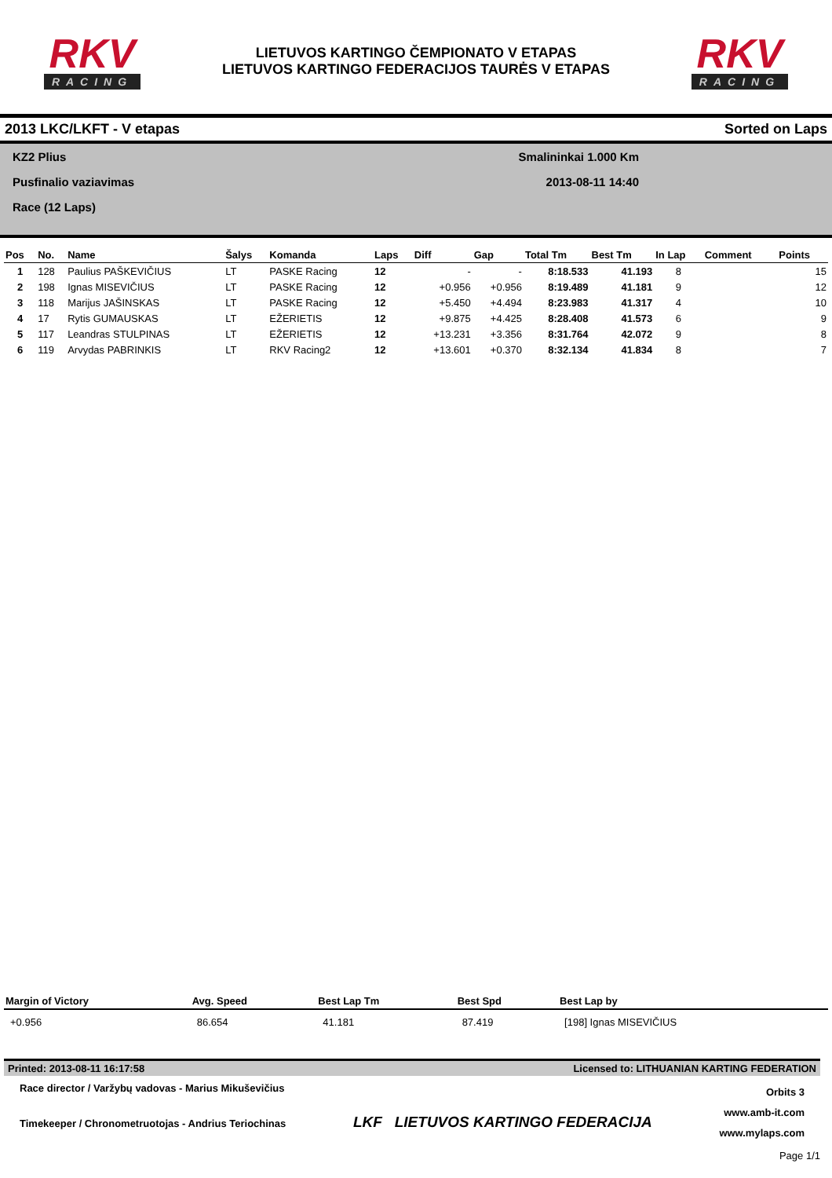RKV
RACING
LIETUVOS KARTINGO ČEMPIONATO V ETAPAS
LIETUVOS KARTINGO FEDERACIJOS TAURĖS V ETAPAS
RKV
RACING
2013 LKC/LKFT - V etapas Sorted on Laps
KZ2 Plius
Pusfinalio vaziavimas
Race (12 Laps)
Smalininkai 1.000 Km
2013-08-11 14:40
| Pos | No. | Name | Šalys | Komanda | Laps | Diff | Gap | Total Tm | Best Tm | In Lap | Comment | Points |
| --- | --- | --- | --- | --- | --- | --- | --- | --- | --- | --- | --- | --- |
| 1 | 128 | Paulius PAŠKEVIČIUS | LT | PASKE Racing | 12 | - | - | 8:18.533 | 41.193 | 8 | | 15 |
| 2 | 198 | Ignas MISEVIČIUS | LT | PASKE Racing | 12 | +0.956 | +0.956 | 8:19.489 | 41.181 | 9 | | 12 |
| 3 | 118 | Marijus JAŠINSKAS | LT | PASKE Racing | 12 | +5.450 | +4.494 | 8:23.983 | 41.317 | 4 | | 10 |
| 4 | 17 | Rytis GUMAUSKAS | LT | EŽERIETIS | 12 | +9.875 | +4.425 | 8:28.408 | 41.573 | 6 | | 9 |
| 5 | 117 | Leandras STULPINAS | LT | EŽERIETIS | 12 | +13.231 | +3.356 | 8:31.764 | 42.072 | 9 | | 8 |
| 6 | 119 | Arvydas PABRINKIS | LT | RKV Racing2 | 12 | +13.601 | +0.370 | 8:32.134 | 41.834 | 8 | | 7 |
| Margin of Victory | Avg. Speed | Best Lap Tm | Best Spd | Best Lap by |
| --- | --- | --- | --- | --- |
| +0.956 | 86.654 | 41.181 | 87.419 | [198] Ignas MISEVIČIUS |
Printed: 2013-08-11 16:17:58 Licensed to: LITHUANIAN KARTING FEDERATION
Race director / Varžybų vadovas - Marius Mikuševičius
Timekeeper / Chronometruotojas - Andrius Teriochinas
LKF LIETUVOS KARTINGO FEDERACIJA
Orbits 3
www.amb-it.com
www.mylaps.com
Page 1/1